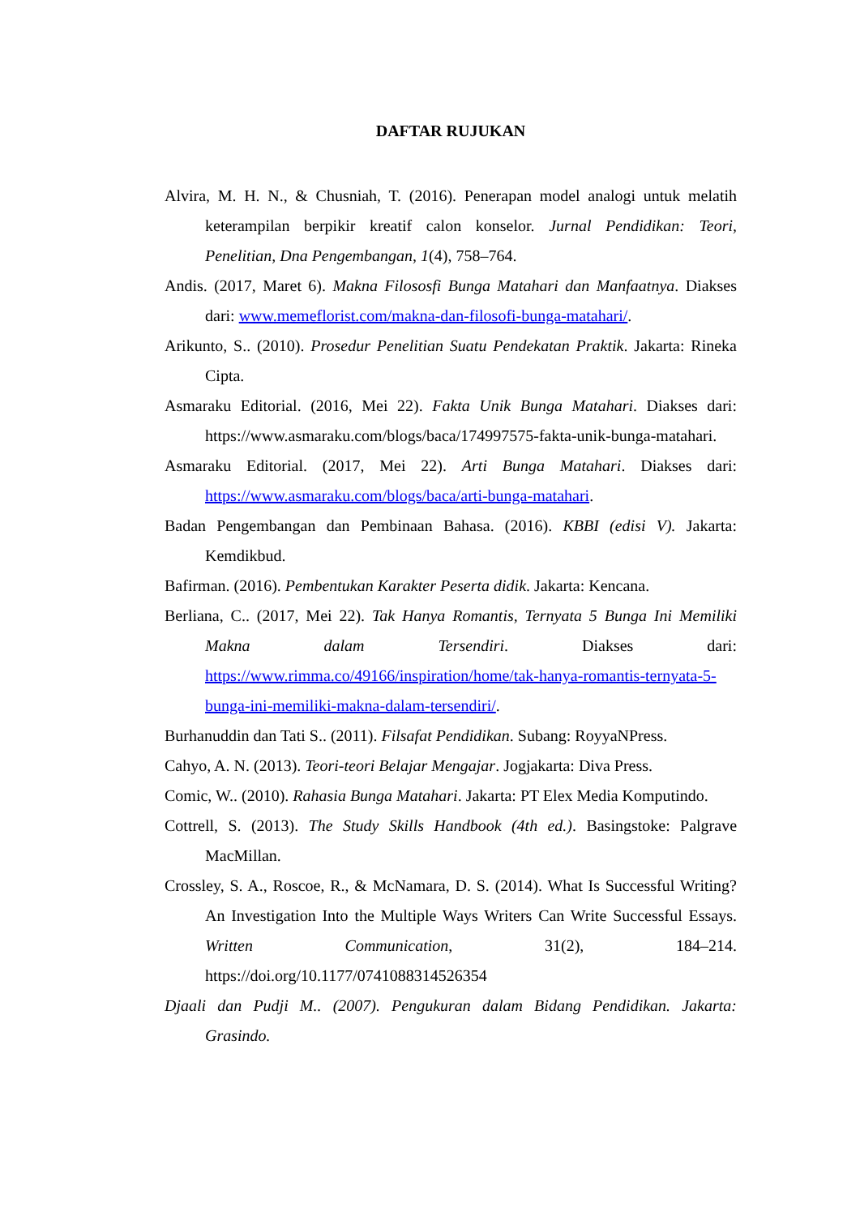DAFTAR RUJUKAN
Alvira, M. H. N., & Chusniah, T. (2016). Penerapan model analogi untuk melatih keterampilan berpikir kreatif calon konselor. Jurnal Pendidikan: Teori, Penelitian, Dna Pengembangan, 1(4), 758–764.
Andis. (2017, Maret 6). Makna Filososfi Bunga Matahari dan Manfaatnya. Diakses dari: www.memeflorist.com/makna-dan-filosofi-bunga-matahari/.
Arikunto, S.. (2010). Prosedur Penelitian Suatu Pendekatan Praktik. Jakarta: Rineka Cipta.
Asmaraku Editorial. (2016, Mei 22). Fakta Unik Bunga Matahari. Diakses dari: https://www.asmaraku.com/blogs/baca/174997575-fakta-unik-bunga-matahari.
Asmaraku Editorial. (2017, Mei 22). Arti Bunga Matahari. Diakses dari: https://www.asmaraku.com/blogs/baca/arti-bunga-matahari.
Badan Pengembangan dan Pembinaan Bahasa. (2016). KBBI (edisi V). Jakarta: Kemdikbud.
Bafirman. (2016). Pembentukan Karakter Peserta didik. Jakarta: Kencana.
Berliana, C.. (2017, Mei 22). Tak Hanya Romantis, Ternyata 5 Bunga Ini Memiliki Makna dalam Tersendiri. Diakses dari: https://www.rimma.co/49166/inspiration/home/tak-hanya-romantis-ternyata-5-bunga-ini-memiliki-makna-dalam-tersendiri/.
Burhanuddin dan Tati S.. (2011). Filsafat Pendidikan. Subang: RoyyaNPress.
Cahyo, A. N. (2013). Teori-teori Belajar Mengajar. Jogjakarta: Diva Press.
Comic, W.. (2010). Rahasia Bunga Matahari. Jakarta: PT Elex Media Komputindo.
Cottrell, S. (2013). The Study Skills Handbook (4th ed.). Basingstoke: Palgrave MacMillan.
Crossley, S. A., Roscoe, R., & McNamara, D. S. (2014). What Is Successful Writing? An Investigation Into the Multiple Ways Writers Can Write Successful Essays. Written Communication, 31(2), 184–214. https://doi.org/10.1177/0741088314526354
Djaali dan Pudji M.. (2007). Pengukuran dalam Bidang Pendidikan. Jakarta: Grasindo.